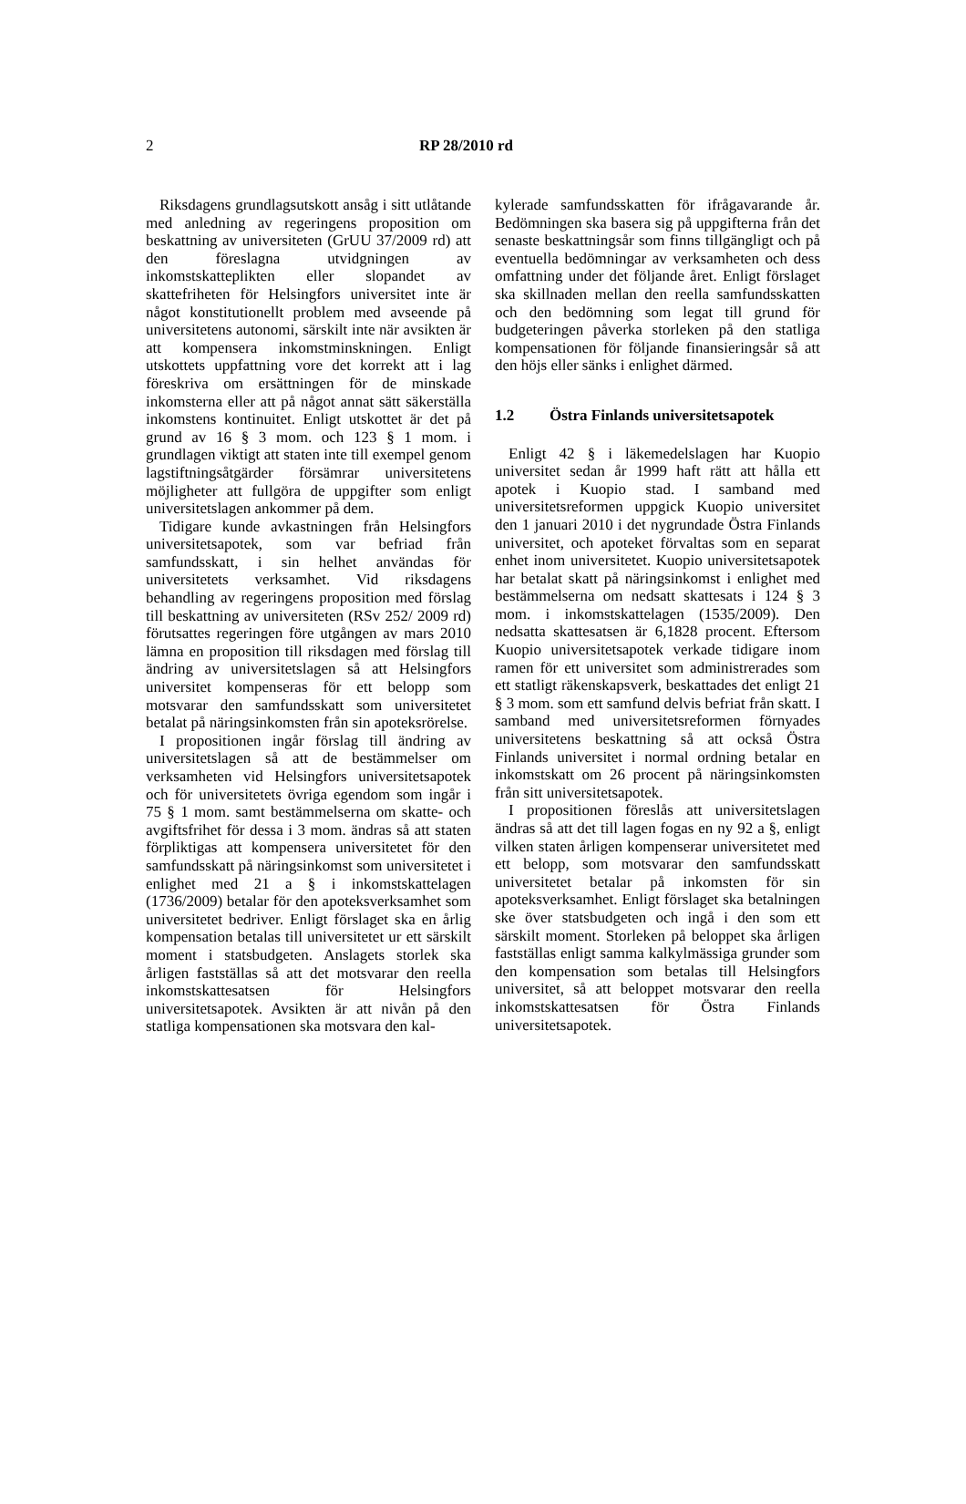2 RP 28/2010 rd
Riksdagens grundlagsutskott ansåg i sitt utlåtande med anledning av regeringens proposition om beskattning av universiteten (GrUU 37/2009 rd) att den föreslagna utvidgningen av inkomstskatteplikten eller slopandet av skattefriheten för Helsingfors universitet inte är något konstitutionellt problem med avseende på universitetens autonomi, särskilt inte när avsikten är att kompensera inkomstminskningen. Enligt utskottets uppfattning vore det korrekt att i lag föreskriva om ersättningen för de minskade inkomsterna eller att på något annat sätt säkerställa inkomstens kontinuitet. Enligt utskottet är det på grund av 16 § 3 mom. och 123 § 1 mom. i grundlagen viktigt att staten inte till exempel genom lagstiftningsåtgärder försämrar universitetens möjligheter att fullgöra de uppgifter som enligt universitetslagen ankommer på dem.
Tidigare kunde avkastningen från Helsingfors universitetsapotek, som var befriad från samfundsskatt, i sin helhet användas för universitetets verksamhet. Vid riksdagens behandling av regeringens proposition med förslag till beskattning av universiteten (RSv 252/ 2009 rd) förutsattes regeringen före utgången av mars 2010 lämna en proposition till riksdagen med förslag till ändring av universitetslagen så att Helsingfors universitet kompenseras för ett belopp som motsvarar den samfundsskatt som universitetet betalat på näringsinkomsten från sin apoteksrörelse.
I propositionen ingår förslag till ändring av universitetslagen så att de bestämmelser om verksamheten vid Helsingfors universitetsapotek och för universitetets övriga egendom som ingår i 75 § 1 mom. samt bestämmelserna om skatte- och avgiftsfrihet för dessa i 3 mom. ändras så att staten förpliktigas att kompensera universitetet för den samfundsskatt på näringsinkomst som universitetet i enlighet med 21 a § i inkomstskattelagen (1736/2009) betalar för den apoteksverksamhet som universitetet bedriver. Enligt förslaget ska en årlig kompensation betalas till universitetet ur ett särskilt moment i statsbudgeten. Anslagets storlek ska årligen fastställas så att det motsvarar den reella inkomstskattesatsen för Helsingfors universitetsapotek. Avsikten är att nivån på den statliga kompensationen ska motsvara den kal-
kylerade samfundsskatten för ifrågavarande år. Bedömningen ska basera sig på uppgifterna från det senaste beskattningsår som finns tillgängligt och på eventuella bedömningar av verksamheten och dess omfattning under det följande året. Enligt förslaget ska skillnaden mellan den reella samfundsskatten och den bedömning som legat till grund för budgeteringen påverka storleken på den statliga kompensationen för följande finansieringsår så att den höjs eller sänks i enlighet därmed.
1.2 Östra Finlands universitetsapotek
Enligt 42 § i läkemedelslagen har Kuopio universitet sedan år 1999 haft rätt att hålla ett apotek i Kuopio stad. I samband med universitetsreformen uppgick Kuopio universitet den 1 januari 2010 i det nygrundade Östra Finlands universitet, och apoteket förvaltas som en separat enhet inom universitetet. Kuopio universitetsapotek har betalat skatt på näringsinkomst i enlighet med bestämmelserna om nedsatt skattesats i 124 § 3 mom. i inkomstskattelagen (1535/2009). Den nedsatta skattesatsen är 6,1828 procent. Eftersom Kuopio universitetsapotek verkade tidigare inom ramen för ett universitet som administrerades som ett statligt räkenskapsverk, beskattades det enligt 21 § 3 mom. som ett samfund delvis befriat från skatt. I samband med universitetsreformen förnyades universitetens beskattning så att också Östra Finlands universitet i normal ordning betalar en inkomstskatt om 26 procent på näringsinkomsten från sitt universitetsapotek.
I propositionen föreslås att universitetslagen ändras så att det till lagen fogas en ny 92 a §, enligt vilken staten årligen kompenserar universitetet med ett belopp, som motsvarar den samfundsskatt universitetet betalar på inkomsten för sin apoteksverksamhet. Enligt förslaget ska betalningen ske över statsbudgeten och ingå i den som ett särskilt moment. Storleken på beloppet ska årligen fastställas enligt samma kalkylmässiga grunder som den kompensation som betalas till Helsingfors universitet, så att beloppet motsvarar den reella inkomstskattesatsen för Östra Finlands universitetsapotek.